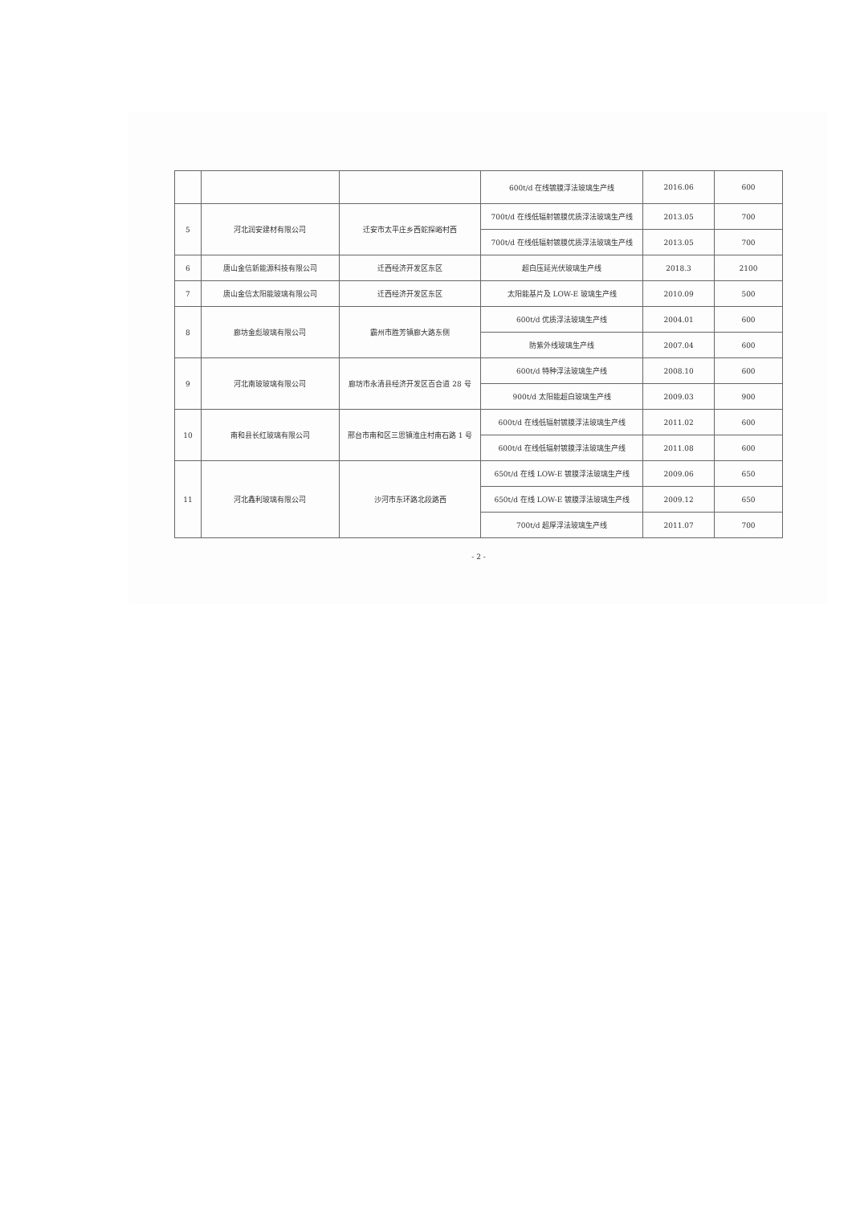| | | | 600t/d 在线镀膜浮法玻璃生产线 | 2016.06 | 600 |
| 5 | 河北润安建材有限公司 | 迁安市太平庄乡西蛇探峪村西 | 700t/d 在线低辐射镀膜优质浮法玻璃生产线 | 2013.05 | 700 |
| | | | 700t/d 在线低辐射镀膜优质浮法玻璃生产线 | 2013.05 | 700 |
| 6 | 唐山金信新能源科技有限公司 | 迁西经济开发区东区 | 超白压延光伏玻璃生产线 | 2018.3 | 2100 |
| 7 | 唐山金信太阳能玻璃有限公司 | 迁西经济开发区东区 | 太阳能基片及 LOW-E 玻璃生产线 | 2010.09 | 500 |
| 8 | 廊坊金彪玻璃有限公司 | 霸州市胜芳镇廊大路东侧 | 600t/d 优质浮法玻璃生产线 | 2004.01 | 600 |
| | | | 防紫外线玻璃生产线 | 2007.04 | 600 |
| 9 | 河北南玻玻璃有限公司 | 廊坊市永清县经济开发区百合道 28 号 | 600t/d 特种浮法玻璃生产线 | 2008.10 | 600 |
| | | | 900t/d 太阳能超白玻璃生产线 | 2009.03 | 900 |
| 10 | 南和县长红玻璃有限公司 | 邢台市南和区三思镇淮庄村南石路 1 号 | 600t/d 在线低辐射镀膜浮法玻璃生产线 | 2011.02 | 600 |
| | | | 600t/d 在线低辐射镀膜浮法玻璃生产线 | 2011.08 | 600 |
| 11 | 河北鑫利玻璃有限公司 | 沙河市东环路北段路西 | 650t/d 在线 LOW-E 镀膜浮法玻璃生产线 | 2009.06 | 650 |
| | | | 650t/d 在线 LOW-E 镀膜浮法玻璃生产线 | 2009.12 | 650 |
| | | | 700t/d 超厚浮法玻璃生产线 | 2011.07 | 700 |
- 2 -